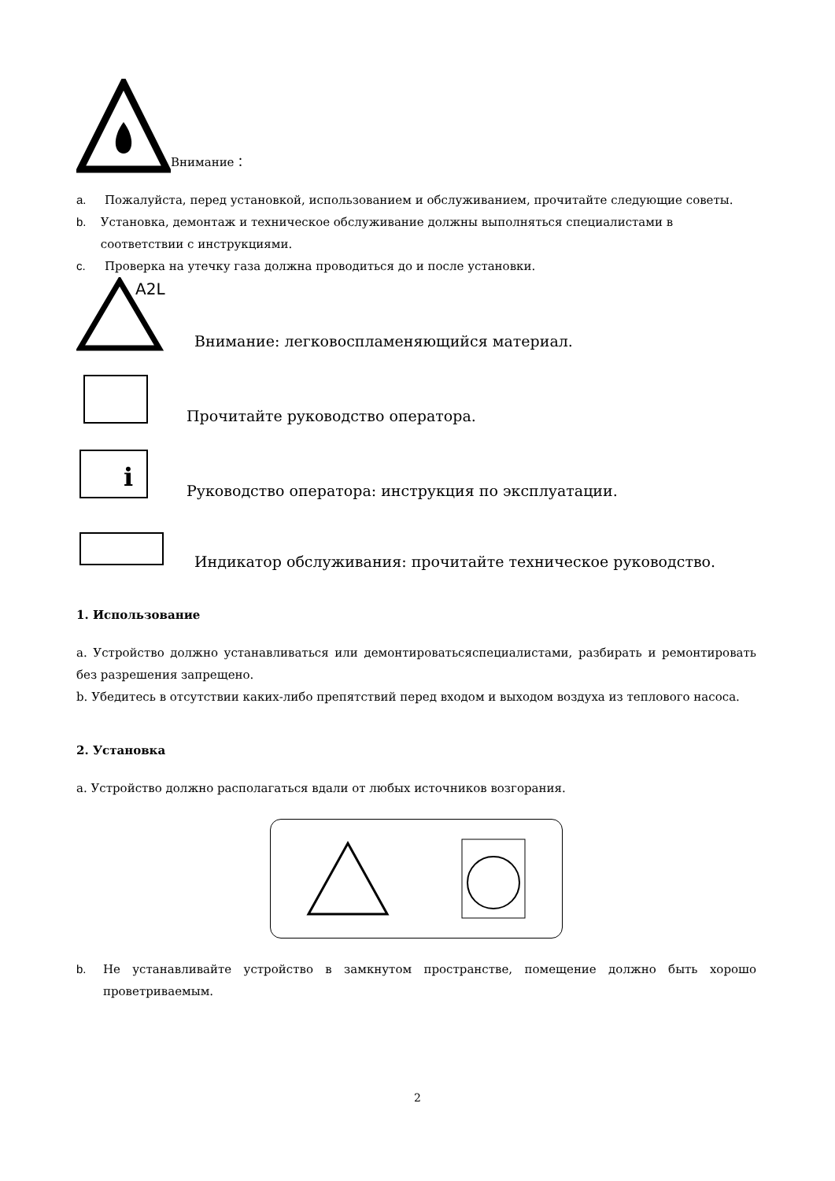Внимание：
a. Пожалуйста, перед установкой, использованием и обслуживанием, прочитайте следующие советы.
b. Установка, демонтаж и техническое обслуживание должны выполняться специалистами в соответствии с инструкциями.
c. Проверка на утечку газа должна проводиться до и после установки.
A2L
Внимание: легковоспламеняющийся материал.
Прочитайте руководство оператора.
i
Руководство оператора: инструкция по эксплуатации.
Индикатор обслуживания: прочитайте техническое руководство.
1. Использование
a. Устройство должно устанавливаться или демонтироватьсяспециалистами, разбирать и ремонтировать без разрешения запрещено.
b. Убедитесь в отсутствии каких-либо препятствий перед входом и выходом воздуха из теплового насоса.
2. Установка
a. Устройство должно располагаться вдали от любых источников возгорания.
b. Не устанавливайте устройство в замкнутом пространстве, помещение должно быть хорошо проветриваемым.
2